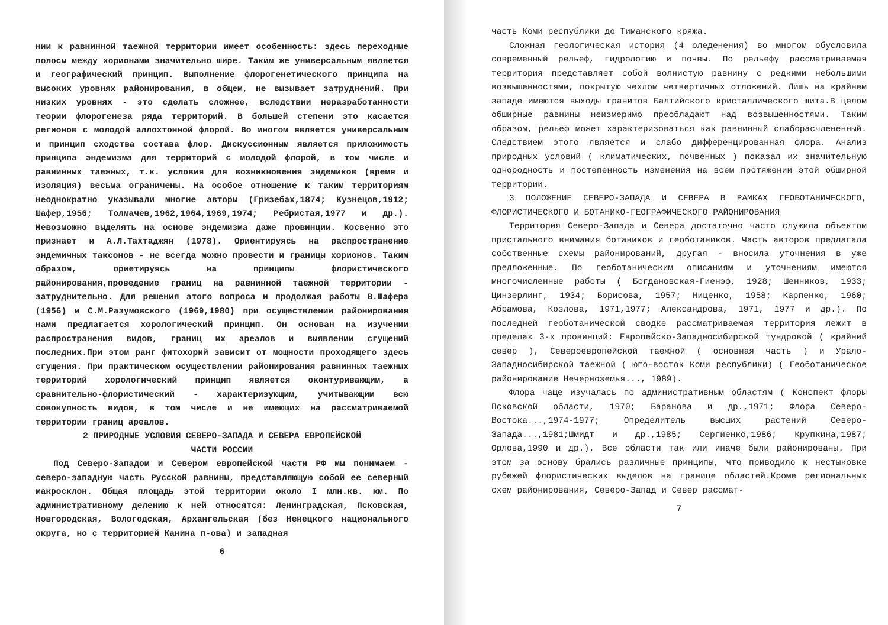нии к равнинной таежной территории имеет особенность: здесь переходные полосы между хорионами значительно шире. Таким же универсальным является и географический принцип. Выполнение флорогенетического принципа на высоких уровнях районирования, в общем, не вызывает затруднений. При низких уровнях - это сделать сложнее, вследствии неразработанности теории флорогенеза ряда территорий. В большей степени это касается регионов с молодой аллохтонной флорой. Во многом является универсальным и принцип сходства состава флор. Дискуссионным является приложимость принципа эндемизма для территорий с молодой флорой, в том числе и равнинных таежных, т.к. условия для возникновения эндемиков (время и изоляция) весьма ограничены. На особое отношение к таким территориям неоднократно указывали многие авторы (Гризебах,1874; Кузнецов,1912; Шафер,1956; Толмачев,1962,1964,1969,1974; Ребристая,1977 и др.). Невозможно выделять на основе эндемизма даже провинции. Косвенно это признает и А.Л.Тахтаджян (1978). Ориентируясь на распространение эндемичных таксонов - не всегда можно провести и границы хорионов. Таким образом, ориетируясь на принципы флористического районирования,проведение границ на равнинной таежной территории - затруднительно. Для решения этого вопроса и продолжая работы В.Шафера (1956) и С.М.Разумовского (1969,1980) при осуществлении районирования нами предлагается хорологический принцип. Он основан на изучении распространения видов, границ их ареалов и выявлении сгущений последних.При этом ранг фитохорий зависит от мощности проходящего здесь сгущения. При практическом осуществлении районирования равнинных таежных территорий хорологический принцип является оконтуривающим, а сравнительно-флористический - характеризующим, учитывающим всю совокупность видов, в том числе и не имеющих на рассматриваемой территории границ ареалов.
2 ПРИРОДНЫЕ УСЛОВИЯ СЕВЕРО-ЗАПАДА И СЕВЕРА ЕВРОПЕЙСКОЙ
ЧАСТИ РОССИИ
Под Северо-Западом и Севером европейской части РФ мы понимаем - северо-западную часть Русской равнины, представляющую собой ее северный макросклон. Общая площадь этой территории около I млн.кв. км. По административному делению к ней относятся: Ленинградская, Псковская, Новгородская, Вологодская, Архангельская (без Ненецкого национального округа, но с территорией Канина п-ова) и западная
6
часть Коми республики до Тиманского кряжа.
Сложная геологическая история (4 оледенения) во многом обусловила современный рельеф, гидрологию и почвы. По рельефу рассматриваемая территория представляет собой волнистую равнину с редкими небольшими возвышенностями, покрытую чехлом четвертичных отложений. Лишь на крайнем западе имеются выходы гранитов Балтийского кристаллического щита.В целом обширные равнины неизмеримо преобладают над возвышенностями. Таким образом, рельеф может характеризоваться как равнинный слаборасчлененный. Следствием этого является и слабо дифференцированная флора. Анализ природных условий ( климатических, почвенных ) показал их значительную однородность и постепенность изменения на всем протяжении этой обширной территории.
3 ПОЛОЖЕНИЕ СЕВЕРО-ЗАПАДА И СЕВЕРА В РАМКАХ ГЕОБОТАНИЧЕСКОГО, ФЛОРИСТИЧЕСКОГО И БОТАНИКО-ГЕОГРАФИЧЕСКОГО РАЙОНИРОВАНИЯ
Территория Северо-Запада и Севера достаточно часто служила объектом пристального внимания ботаников и геоботаников. Часть авторов предлагала собственные схемы районирований, другая - вносила уточнения в уже предложенные. По геоботаническим описаниям и уточнениям имеются многочисленные работы ( Богдановская-Гиенэф, 1928; Шенников, 1933; Цинзерлинг, 1934; Борисова, 1957; Ниценко, 1958; Карпенко, 1960; Абрамова, Козлова, 1971,1977; Александрова, 1971, 1977 и др.). По последней геоботанической сводке рассматриваемая территория лежит в пределах 3-х провинций: Европейско-Западносибирской тундровой ( крайний север ), Североевропейской таежной ( основная часть ) и Урало-Западносибирской таежной ( юго-восток Коми республики) ( Геоботаническое районирование Нечерноземья..., 1989).
Флора чаще изучалась по административным областям ( Конспект флоры Псковской области, 1970; Баранова и др.,1971; Флора Северо-Востока...,1974-1977; Определитель высших растений Северо-Запада...,1981;Шмидт и др.,1985; Сергиенко,1986; Крупкина,1987; Орлова,1990 и др.). Все области так или иначе были районированы. При этом за основу брались различные принципы, что приводило к нестыковке рубежей флористических выделов на границе областей.Кроме региональных схем районирования, Северо-Запад и Север рассмат-
7